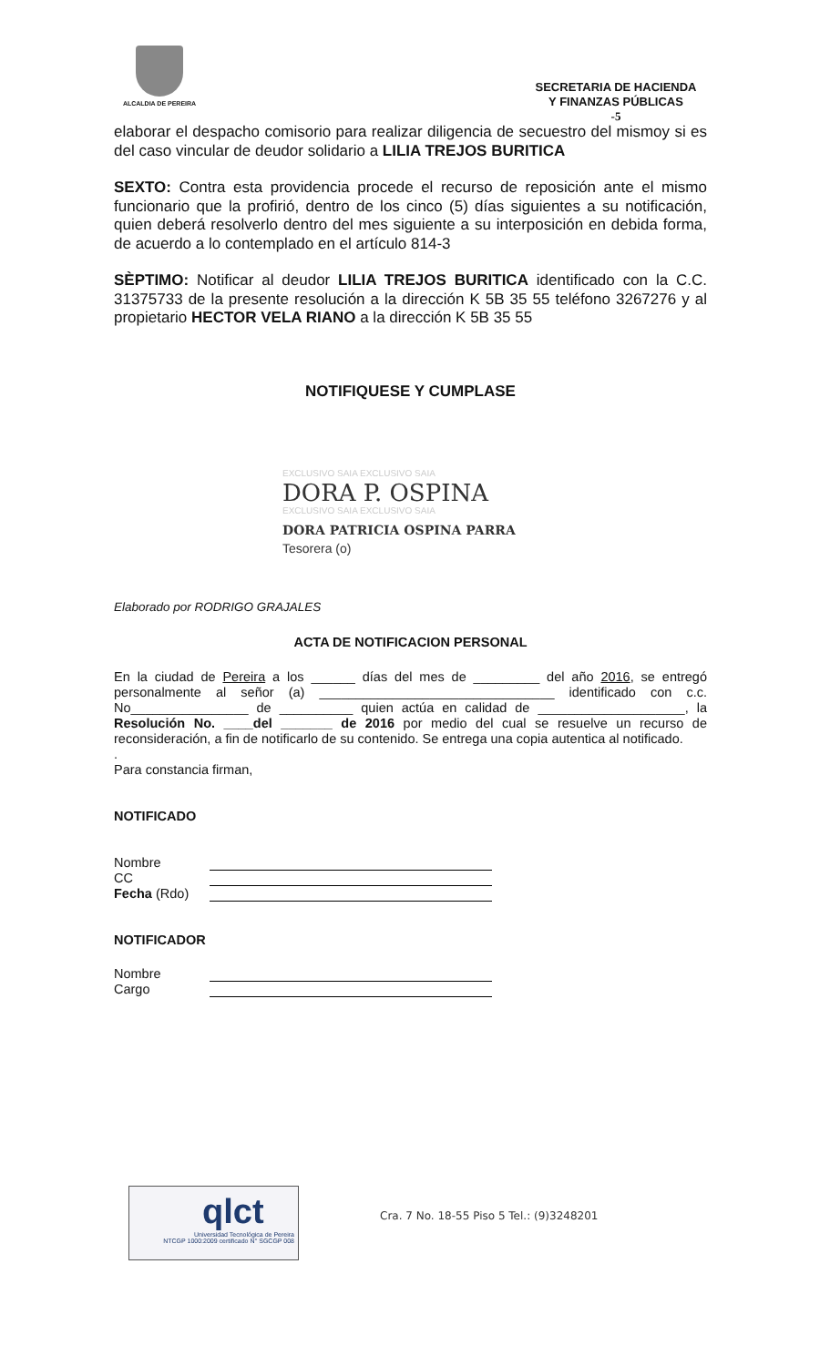ALCALDIA DE PEREIRA
SECRETARIA DE HACIENDA
Y FINANZAS PÚBLICAS
-5
elaborar el despacho comisorio para realizar diligencia de secuestro del mismoy si es del caso vincular de deudor solidario a LILIA TREJOS BURITICA
SEXTO: Contra esta providencia procede el recurso de reposición ante el mismo funcionario que la profirió, dentro de los cinco (5) días siguientes a su notificación, quien deberá resolverlo dentro del mes siguiente a su interposición en debida forma, de acuerdo a lo contemplado en el artículo 814-3
SÈPTIMO: Notificar al deudor LILIA TREJOS BURITICA identificado con la C.C. 31375733 de la presente resolución a la dirección K 5B 35 55 teléfono 3267276 y al propietario HECTOR VELA RIANO a la dirección K 5B 35 55
NOTIFIQUESE Y CUMPLASE
EXCLUSIVO SAIA EXCLUSIVO SAIA
DORA P. OSPINA
EXCLUSIVO SAIA EXCLUSIVO SAIA
DORA PATRICIA OSPINA PARRA
Tesorera (o)
Elaborado por RODRIGO GRAJALES
ACTA DE NOTIFICACION PERSONAL
En la ciudad de Pereira a los ______ días del mes de _________ del año 2016, se entregó personalmente al señor (a) ________________________________ identificado con c.c. No________________ de __________ quien actúa en calidad de ____________________, la Resolución No. ____del _______ de 2016 por medio del cual se resuelve un recurso de reconsideración, a fin de notificarlo de su contenido. Se entrega una copia autentica al notificado.
.
Para constancia firman,
NOTIFICADO
Nombre
CC
Fecha (Rdo)
NOTIFICADOR
Nombre
Cargo
qlct
Universidad Tecnológica de Pereira
NTCGP 1000:2009 certificado N° SGCGP 008
Cra. 7 No. 18-55 Piso 5 Tel.: (9)3248201